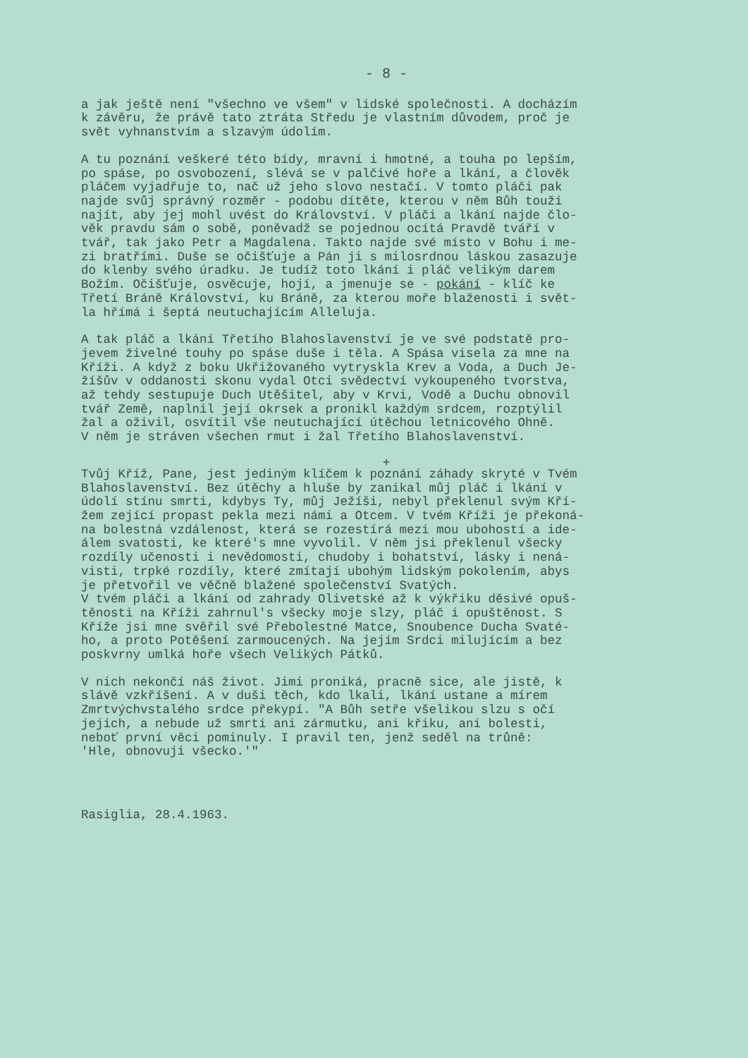- 8 -
a jak ještě není "všechno ve všem" v lidské společnosti. A docházím k závěru, že právě tato ztráta Středu je vlastním důvodem, proč je svět vyhnanstvím a slzavým údolím.
A tu poznání veškeré této bídy, mravní i hmotné, a touha po lepším, po spáse, po osvobození, slévá se v palčivé hoře a lkání, a člověk pláčem vyjadřuje to, nač už jeho slovo nestačí. V tomto pláči pak najde svůj správný rozměr - podobu dítěte, kterou v něm Bůh touží najít, aby jej mohl uvést do Království. V pláči a lkání najde člo- věk pravdu sám o sobě, poněvadž se pojednou ocítá Pravdě tváří v tvář, tak jako Petr a Magdalena. Takto najde své místo v Bohu i me- zi bratřími. Duše se očišťuje a Pán ji s milosrdnou láskou zasazuje do klenby svého úradku. Je tudíž toto lkání i pláč velikým darem Božím. Očišťuje, osvěcuje, hojí, a jmenuje se - pokání - klíč ke Třetí Bráně Království, ku Bráně, za kterou moře blaženosti i svět- la hřímá i šeptá neutuchajícím Alleluja.
A tak pláč a lkání Třetího Blahoslavenství je ve své podstatě pro- jevem živelné touhy po spáse duše i těla. A Spása visela za mne na Kříži. A když z boku Ukřižovaného vytryskla Krev a Voda, a Duch Je- žíšův v oddanosti skonu vydal Otci svědectví vykoupeného tvorstva, až tehdy sestupuje Duch Utěšitel, aby v Krvi, Vodě a Duchu obnovil tvář Země, naplnil její okrsek a pronikl každým srdcem, rozptýlil žal a oživil, osvítil vše neutuchající útěchou letnicového Ohně. V něm je stráven všechen rmut i žal Třetího Blahoslavenství.
+
Tvůj Kříž, Pane, jest jediným klíčem k poznání záhady skryté v Tvém Blahoslavenství. Bez útěchy a hluše by zanikal můj pláč i lkání v údolí stínu smrti, kdybys Ty, můj Ježíši, nebyl překlenul svým Kří- žem zející propast pekla mezi námi a Otcem. V tvém Kříži je překoná- na bolestná vzdálenost, která se rozestírá mezi mou ubohostí a ide- álem svatosti, ke které's mne vyvolil. V něm jsi překlenul všecky rozdíly učenosti i nevědomosti, chudoby i bohatství, lásky i nená- visti, trpké rozdíly, které zmítají ubohým lidským pokolením, abys je přetvořil ve věčně blažené společenství Svatých. V tvém pláči a lkání od zahrady Olivetské až k výkřiku děsivé opuš- těnosti na Kříži zahrnul's všecky moje slzy, pláč i opuštěnost. S Kříže jsi mne svěřil své Přebolestné Matce, Snoubence Ducha Svaté- ho, a proto Potěšení zarmoucených. Na jejím Srdci milujícím a bez poskvrny umlká hoře všech Velikých Pátků.
V nich nekončí náš život. Jimi proniká, pracně sice, ale jistě, k slávě vzkříšení. A v duši těch, kdo lkali, lkání ustane a mírem Zmrtvýchvstalého srdce překypí. "A Bůh setře všelikou slzu s očí jejich, a nebude už smrti ani zármutku, ani křiku, ani bolesti, neboť první věci pominuly. I pravil ten, jenž seděl na trůně: 'Hle, obnovuji všecko.'"
Rasiglia, 28.4.1963.